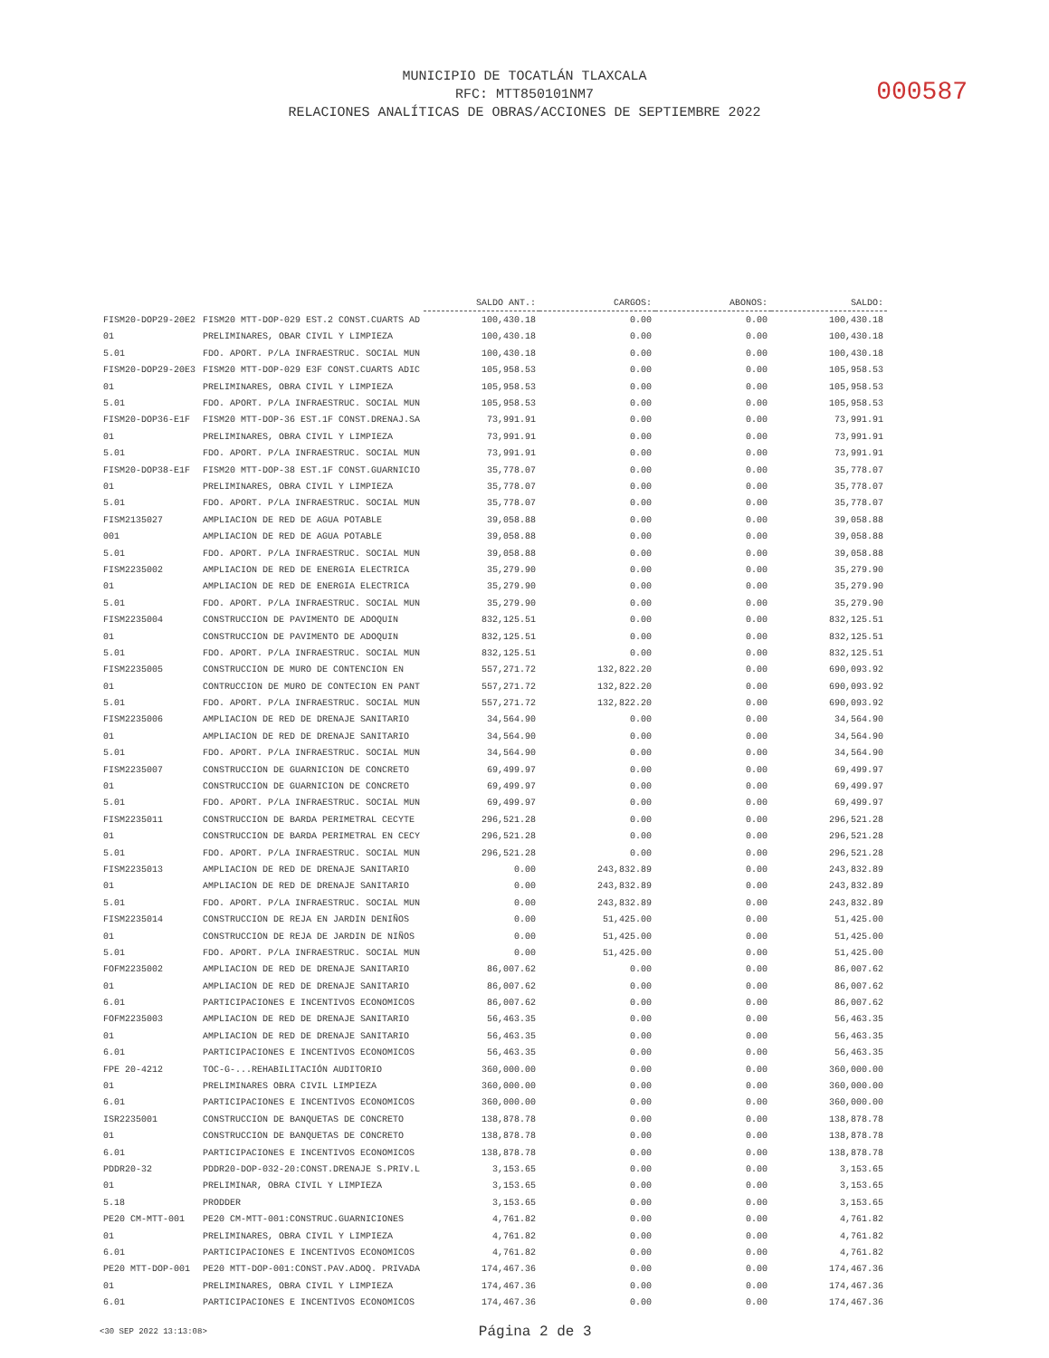MUNICIPIO DE TOCATLÁN TLAXCALA
RFC: MTT850101NM7
RELACIONES ANALÍTICAS DE OBRAS/ACCIONES DE SEPTIEMBRE 2022
000587
| | | SALDO ANT.: | CARGOS: | ABONOS: | SALDO: |
| FISM20-DOP29-20E2 | FISM20 MTT-DOP-029 EST.2 CONST.CUARTS AD | 100,430.18 | 0.00 | 0.00 | 100,430.18 |
| 01 | PRELIMINARES, OBAR CIVIL Y LIMPIEZA | 100,430.18 | 0.00 | 0.00 | 100,430.18 |
| 5.01 | FDO. APORT. P/LA INFRAESTRUC. SOCIAL MUN | 100,430.18 | 0.00 | 0.00 | 100,430.18 |
| FISM20-DOP29-20E3 | FISM20 MTT-DOP-029 E3F CONST.CUARTS ADIC | 105,958.53 | 0.00 | 0.00 | 105,958.53 |
| 01 | PRELIMINARES, OBRA CIVIL Y LIMPIEZA | 105,958.53 | 0.00 | 0.00 | 105,958.53 |
| 5.01 | FDO. APORT. P/LA INFRAESTRUC. SOCIAL MUN | 105,958.53 | 0.00 | 0.00 | 105,958.53 |
| FISM20-DOP36-E1F | FISM20 MTT-DOP-36 EST.1F CONST.DRENAJ.SA | 73,991.91 | 0.00 | 0.00 | 73,991.91 |
| 01 | PRELIMINARES, OBRA CIVIL Y LIMPIEZA | 73,991.91 | 0.00 | 0.00 | 73,991.91 |
| 5.01 | FDO. APORT. P/LA INFRAESTRUC. SOCIAL MUN | 73,991.91 | 0.00 | 0.00 | 73,991.91 |
| FISM20-DOP38-E1F | FISM20 MTT-DOP-38 EST.1F CONST.GUARNICIO | 35,778.07 | 0.00 | 0.00 | 35,778.07 |
| 01 | PRELIMINARES, OBRA CIVIL Y LIMPIEZA | 35,778.07 | 0.00 | 0.00 | 35,778.07 |
| 5.01 | FDO. APORT. P/LA INFRAESTRUC. SOCIAL MUN | 35,778.07 | 0.00 | 0.00 | 35,778.07 |
| FISM2135027 | AMPLIACION DE RED DE AGUA POTABLE | 39,058.88 | 0.00 | 0.00 | 39,058.88 |
| 001 | AMPLIACION DE RED DE AGUA POTABLE | 39,058.88 | 0.00 | 0.00 | 39,058.88 |
| 5.01 | FDO. APORT. P/LA INFRAESTRUC. SOCIAL MUN | 39,058.88 | 0.00 | 0.00 | 39,058.88 |
| FISM2235002 | AMPLIACION DE RED DE ENERGIA ELECTRICA | 35,279.90 | 0.00 | 0.00 | 35,279.90 |
| 01 | AMPLIACION DE RED DE ENERGIA ELECTRICA | 35,279.90 | 0.00 | 0.00 | 35,279.90 |
| 5.01 | FDO. APORT. P/LA INFRAESTRUC. SOCIAL MUN | 35,279.90 | 0.00 | 0.00 | 35,279.90 |
| FISM2235004 | CONSTRUCCION DE PAVIMENTO DE ADOQUIN | 832,125.51 | 0.00 | 0.00 | 832,125.51 |
| 01 | CONSTRUCCION DE PAVIMENTO DE ADOQUIN | 832,125.51 | 0.00 | 0.00 | 832,125.51 |
| 5.01 | FDO. APORT. P/LA INFRAESTRUC. SOCIAL MUN | 832,125.51 | 0.00 | 0.00 | 832,125.51 |
| FISM2235005 | CONSTRUCCION DE MURO DE CONTENCION EN | 557,271.72 | 132,822.20 | 0.00 | 690,093.92 |
| 01 | CONTRUCCION DE MURO DE CONTECION EN PANT | 557,271.72 | 132,822.20 | 0.00 | 690,093.92 |
| 5.01 | FDO. APORT. P/LA INFRAESTRUC. SOCIAL MUN | 557,271.72 | 132,822.20 | 0.00 | 690,093.92 |
| FISM2235006 | AMPLIACION DE RED DE DRENAJE SANITARIO | 34,564.90 | 0.00 | 0.00 | 34,564.90 |
| 01 | AMPLIACION DE RED DE DRENAJE SANITARIO | 34,564.90 | 0.00 | 0.00 | 34,564.90 |
| 5.01 | FDO. APORT. P/LA INFRAESTRUC. SOCIAL MUN | 34,564.90 | 0.00 | 0.00 | 34,564.90 |
| FISM2235007 | CONSTRUCCION DE GUARNICION DE CONCRETO | 69,499.97 | 0.00 | 0.00 | 69,499.97 |
| 01 | CONSTRUCCION DE GUARNICION DE CONCRETO | 69,499.97 | 0.00 | 0.00 | 69,499.97 |
| 5.01 | FDO. APORT. P/LA INFRAESTRUC. SOCIAL MUN | 69,499.97 | 0.00 | 0.00 | 69,499.97 |
| FISM2235011 | CONSTRUCCION DE BARDA PERIMETRAL CECYTE | 296,521.28 | 0.00 | 0.00 | 296,521.28 |
| 01 | CONSTRUCCION DE BARDA PERIMETRAL EN CECY | 296,521.28 | 0.00 | 0.00 | 296,521.28 |
| 5.01 | FDO. APORT. P/LA INFRAESTRUC. SOCIAL MUN | 296,521.28 | 0.00 | 0.00 | 296,521.28 |
| FISM2235013 | AMPLIACION DE RED DE DRENAJE SANITARIO | 0.00 | 243,832.89 | 0.00 | 243,832.89 |
| 01 | AMPLIACION DE RED DE DRENAJE SANITARIO | 0.00 | 243,832.89 | 0.00 | 243,832.89 |
| 5.01 | FDO. APORT. P/LA INFRAESTRUC. SOCIAL MUN | 0.00 | 243,832.89 | 0.00 | 243,832.89 |
| FISM2235014 | CONSTRUCCION DE REJA EN JARDIN DENIÑOS | 0.00 | 51,425.00 | 0.00 | 51,425.00 |
| 01 | CONSTRUCCION DE REJA DE JARDIN DE NIÑOS | 0.00 | 51,425.00 | 0.00 | 51,425.00 |
| 5.01 | FDO. APORT. P/LA INFRAESTRUC. SOCIAL MUN | 0.00 | 51,425.00 | 0.00 | 51,425.00 |
| FOFM2235002 | AMPLIACION DE RED DE DRENAJE SANITARIO | 86,007.62 | 0.00 | 0.00 | 86,007.62 |
| 01 | AMPLIACION DE RED DE DRENAJE SANITARIO | 86,007.62 | 0.00 | 0.00 | 86,007.62 |
| 6.01 | PARTICIPACIONES E INCENTIVOS ECONOMICOS | 86,007.62 | 0.00 | 0.00 | 86,007.62 |
| FOFM2235003 | AMPLIACION DE RED DE DRENAJE SANITARIO | 56,463.35 | 0.00 | 0.00 | 56,463.35 |
| 01 | AMPLIACION DE RED DE DRENAJE SANITARIO | 56,463.35 | 0.00 | 0.00 | 56,463.35 |
| 6.01 | PARTICIPACIONES E INCENTIVOS ECONOMICOS | 56,463.35 | 0.00 | 0.00 | 56,463.35 |
| FPE 20-4212 | TOC-G-...REHABILITACIÓN AUDITORIO | 360,000.00 | 0.00 | 0.00 | 360,000.00 |
| 01 | PRELIMINARES OBRA CIVIL LIMPIEZA | 360,000.00 | 0.00 | 0.00 | 360,000.00 |
| 6.01 | PARTICIPACIONES E INCENTIVOS ECONOMICOS | 360,000.00 | 0.00 | 0.00 | 360,000.00 |
| ISR2235001 | CONSTRUCCION DE BANQUETAS DE CONCRETO | 138,878.78 | 0.00 | 0.00 | 138,878.78 |
| 01 | CONSTRUCCION DE BANQUETAS DE CONCRETO | 138,878.78 | 0.00 | 0.00 | 138,878.78 |
| 6.01 | PARTICIPACIONES E INCENTIVOS ECONOMICOS | 138,878.78 | 0.00 | 0.00 | 138,878.78 |
| PDDR20-32 | PDDR20-DOP-032-20:CONST.DRENAJE S.PRIV.L | 3,153.65 | 0.00 | 0.00 | 3,153.65 |
| 01 | PRELIMINAR, OBRA CIVIL Y LIMPIEZA | 3,153.65 | 0.00 | 0.00 | 3,153.65 |
| 5.18 | PRODDER | 3,153.65 | 0.00 | 0.00 | 3,153.65 |
| PE20 CM-MTT-001 | PE20 CM-MTT-001:CONSTRUC.GUARNICIONES | 4,761.82 | 0.00 | 0.00 | 4,761.82 |
| 01 | PRELIMINARES, OBRA CIVIL Y LIMPIEZA | 4,761.82 | 0.00 | 0.00 | 4,761.82 |
| 6.01 | PARTICIPACIONES E INCENTIVOS ECONOMICOS | 4,761.82 | 0.00 | 0.00 | 4,761.82 |
| PE20 MTT-DOP-001 | PE20 MTT-DOP-001:CONST.PAV.ADOQ. PRIVADA | 174,467.36 | 0.00 | 0.00 | 174,467.36 |
| 01 | PRELIMINARES, OBRA CIVIL Y LIMPIEZA | 174,467.36 | 0.00 | 0.00 | 174,467.36 |
| 6.01 | PARTICIPACIONES E INCENTIVOS ECONOMICOS | 174,467.36 | 0.00 | 0.00 | 174,467.36 |
<30 SEP 2022 13:13:08> Página 2 de 3